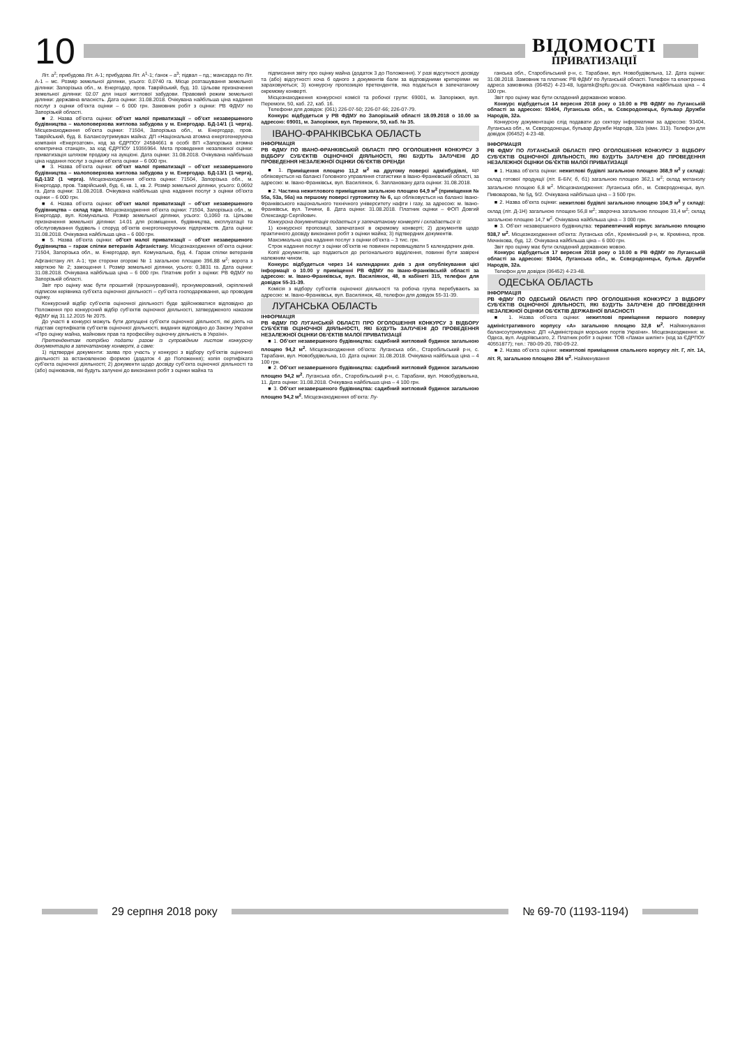10
ВІДОМОСТІ
ПРИВАТИЗАЦІЇ
Літ. а<sup>2</sup>; прибудова Літ. А-1; прибудова Літ. А<sup>1</sup>-1; ґанок – а<sup>3</sup>; підвал – пд.; мансарда по Літ. А-1 – мс. Розмір земельної ділянки, усього: 0,0740 га. Місце розташування земельної ділянки: Запорізька обл., м. Енергодар, пров. Таврійський, буд. 10. Цільове призначення земельної ділянки: 02.07 для іншої житлової забудови. Правовий режим земельної ділянки: державна власність. Дата оцінки: 31.08.2018. Очікувана найбільша ціна надання послуг з оцінки об’єкта оцінки – 6 000 грн. Замовник робіт з оцінки: РВ ФДМУ по Запорізькій області.
■ 2. Назва об’єкта оцінки: об’єкт малої приватизації – об’єкт незавершеного будівництва – малоповерхова житлова забудова у м. Енергодар. БД-14/1 (1 черга). Місцезнаходження об’єкта оцінки: 71504, Запорізька обл., м. Енергодар, пров. Таврійський, буд. 8. Балансоутримувач майна: ДП «Національна атомна енергогенеруюча компанія «Енергоатом», код за ЄДРПОУ 24584661 в особі ВП «Запорізька атомна електрична станція», за код ЄДРПОУ 19355964. Мета проведення незалежної оцінки: приватизація шляхом продажу на аукціоні. Дата оцінки: 31.08.2018. Очікувана найбільша ціна надання послуг з оцінки об’єкта оцінки – 6 000 грн.
■ 3. Назва об’єкта оцінки: об’єкт малої приватизації – об’єкт незавершеного будівництва – малоповерхова житлова забудова у м. Енергодар. БД-13/1 (1 черга), БД-13/2 (1 черга). Місцезнаходження об’єкта оцінки: 71504, Запорізька обл., м. Енергодар, пров. Таврійський, буд. 6, кв. 1, кв. 2. Розмір земельної ділянки, усього: 0,0692 га. Дата оцінки: 31.08.2018. Очікувана найбільша ціна надання послуг з оцінки об’єкта оцінки – 6 000 грн.
■ 4. Назва об’єкта оцінки: об’єкт малої приватизації – об’єкт незавершеного будівництва – склад тари. Місцезнаходження об’єкта оцінки: 71504, Запорізька обл., м. Енергодар, вул. Комунальна. Розмір земельної ділянки, усього: 0,1060 га. Цільове призначення земельної ділянки: 14.01 для розміщення, будівництва, експлуатації та обслуговування будівель і споруд об’єктів енергогенеруючих підприємств. Дата оцінки: 31.08.2018. Очікувана найбільша ціна – 6 000 грн.
■ 5. Назва об’єкта оцінки: об’єкт малої приватизації – об’єкт незавершеного будівництва – гараж спілки ветеранів Афганістану. Місцезнаходження об’єкта оцінки: 71504, Запорізька обл., м. Енергодар, вул. Комунальна, буд. 4. Гараж спілки ветеранів Афганістану літ. А-1; три сторони огорожі № 1 загальною площею 396,88 м<sup>2</sup>; ворота з хвірткою № 2; замощення І. Розмір земельної ділянки, усього: 0,3831 га. Дата оцінки: 31.08.2018. Очікувана найбільша ціна – 6 000 грн. Платник робіт з оцінки: РВ ФДМУ по Запорізькій області.
Звіт про оцінку має бути прошитий (прошнурований), пронумерований, скріплений підписом керівника суб’єкта оціночної діяльності – суб’єкта господарювання, що проводив оцінку.
Конкурсний відбір суб’єктів оціночної діяльності буде здійснюватися відповідно до Положення про конкурсний відбір суб’єктів оціночної діяльності, затвердженого наказом ФДМУ від 31.12.2015 № 2075.
До участі в конкурсі можуть бути допущені суб’єкти оціночної діяльності, які діють на підставі сертифікатів суб’єктів оціночної діяльності, виданих відповідно до Закону України «Про оцінку майна, майнових прав та професійну оціночну діяльність в Україні».
Претендентам потрібно подати разом із супровідним листом конкурсну документацію в запечатаному конверті, а саме:
1) підтвердні документи: заява про участь у конкурсі з відбору суб’єктів оціночної діяльності за встановленою формою (додаток 4 до Положення); копія сертифіката суб’єкта оціночної діяльності; 2) документи щодо досвіду суб’єкта оціночної діяльності та (або) оцінювачів, які будуть залучені до виконання робіт з оцінки майна та
підписання звіту про оцінку майна (додаток 3 до Положення). У разі відсутності досвіду та (або) відсутності хоча б одного з документів бали за відповідними критеріями не зараховуються; 3) конкурсну пропозицію претендентів, яка подається в запечатаному окремому конверті.
Місцезнаходження конкурсної комісії та робочої групи: 69001, м. Запоріжжя, вул. Перемоги, 50, каб. 22, каб. 16.
Телефони для довідок: (061) 226-07-50; 226-07-66; 226-07-79.
Конкурс відбудеться у РВ ФДМУ по Запорізькій області 18.09.2018 о 10.00 за адресою: 69001, м. Запоріжжя, вул. Перемоги, 50, каб. № 35.
ІВАНО-ФРАНКІВСЬКА ОБЛАСТЬ
ІНФОРМАЦІЯ
РВ ФДМУ ПО ІВАНО-ФРАНКІВСЬКІЙ ОБЛАСТІ ПРО ОГОЛОШЕННЯ КОНКУРСУ З ВІДБОРУ СУБ’ЄКТІВ ОЦІНОЧНОЇ ДІЯЛЬНОСТІ, ЯКІ БУДУТЬ ЗАЛУЧЕНІ ДО ПРОВЕДЕННЯ НЕЗАЛЕЖНОЇ ОЦІНКИ ОБ’ЄКТІВ ОРЕНДИ
■ 1. Приміщення площею 11,2 м<sup>2</sup> на другому поверсі адмінбудівлі, що обліковується на балансі Головного управління статистики в Івано-Франківській області, за адресою: м. Івано-Франківськ, вул. Василіянок, 6. Заплановану дата оцінки: 31.08.2018.
■ 2. Частина нежитлового приміщення загальною площею 64,9 м<sup>2</sup> (приміщення № 55а, 53а, 56а) на першому поверсі гуртожитку № 6, що обліковується на балансі Івано-Франківського національного технічного університету нафти і газу, за адресою: м. Івано-Франківськ, вул. Тичини, 8. Дата оцінки: 31.08.2018. Платник оцінки – ФОП Довгий Олександр Сергійович.
Конкурсна документація подається у запечатаному конверті і складається із:
1) конкурсної пропозиції, запечатаної в окремому конверті; 2) документів щодо практичного досвіду виконання робіт з оцінки майна; 3) підтвердних документів.
Максимальна ціна надання послуг з оцінки об’єкта – 3 тис. грн.
Строк надання послуг з оцінки об’єктів не повинен перевищувати 5 календарних днів.
Копії документів, що подаються до регіонального відділення, повинні бути завірені належним чином.
Конкурс відбудеться через 14 календарних днів з дня опублікування цієї інформації о 10.00 у приміщенні РВ ФДМУ по Івано-Франківській області за адресою: м. Івано-Франківськ, вул. Василіянок, 48, в кабінеті 315, телефон для довідок 55-31-39.
Комісія з відбору суб’єктів оціночної діяльності та робоча група перебувають за адресою: м. Івано-Франківськ, вул. Василіянок, 48, телефон для довідок 55-31-39.
ЛУГАНСЬКА ОБЛАСТЬ
ІНФОРМАЦІЯ
РВ ФДМУ ПО ЛУГАНСЬКІЙ ОБЛАСТІ ПРО ОГОЛОШЕННЯ КОНКУРСУ З ВІДБОРУ СУБ’ЄКТІВ ОЦІНОЧНОЇ ДІЯЛЬНОСТІ, ЯКІ БУДУТЬ ЗАЛУЧЕНІ ДО ПРОВЕДЕННЯ НЕЗАЛЕЖНОЇ ОЦІНКИ ОБ’ЄКТІВ МАЛОЇ ПРИВАТИЗАЦІЇ
■ 1. Об’єкт незавершеного будівництва: садибний житловий будинок загальною площею 94,2 м<sup>2</sup>. Місцезнаходження об’єкта: Луганська обл., Старобільський р-н, с. Тарабани, вул. Новобудівельна, 10. Дата оцінки: 31.08.2018. Очікувана найбільша ціна – 4 100 грн.
■ 2. Об’єкт незавершеного будівництва: садибний житловий будинок загальною площею 94,2 м<sup>2</sup>. Луганська обл., Старобільський р-н, с. Тарабани, вул. Новобудівельна, 11. Дата оцінки: 31.08.2018. Очікувана найбільша ціна – 4 100 грн.
■ 3. Об’єкт незавершеного будівництва: садибний житловий будинок загальною площею 94,2 м<sup>2</sup>. Місцезнаходження об’єкта: Лу-
ганська обл., Старобільський р-н, с. Тарабани, вул. Новобудівельна, 12. Дата оцінки: 31.08.2018. Замовник та платник: РВ ФДМУ по Луганській області. Телефон та електронна адреса замовника (06452) 4-23-48, lugansk@spfu.gov.ua. Очікувана найбільша ціна – 4 100 грн.
Звіт про оцінку має бути складений державною мовою.
Конкурс відбудеться 14 вересня 2018 року о 10.00 в РВ ФДМУ по Луганській області за адресою: 93404, Луганська обл., м. Сєвєродонецьк, бульвар Дружби Народів, 32а.
Конкурсну документацію слід подавати до сектору інформатики за адресою: 93404, Луганська обл., м. Сєвєродонецьк, бульвар Дружби Народів, 32а (кімн. 313). Телефон для довідок (06452) 4-23-48.
ІНФОРМАЦІЯ
РВ ФДМУ ПО ЛУГАНСЬКІЙ ОБЛАСТІ ПРО ОГОЛОШЕННЯ КОНКУРСУ З ВІДБОРУ СУБ’ЄКТІВ ОЦІНОЧНОЇ ДІЯЛЬНОСТІ, ЯКІ БУДУТЬ ЗАЛУЧЕНІ ДО ПРОВЕДЕННЯ НЕЗАЛЕЖНОЇ ОЦІНКИ ОБ’ЄКТІВ МАЛОЇ ПРИВАТИЗАЦІЇ
■ 1. Назва об’єкта оцінки: нежитлові будівлі загальною площею 368,9 м<sup>2</sup> у складі: склад готової продукції (літ. Б-БІV, б, б1) загальною площею 362,1 м<sup>2</sup>; склад метанолу загальною площею 6,8 м<sup>2</sup>. Місцезнаходження: Луганська обл., м. Сєвєродонецьк, вул. Пивоварова, № 5д, 9/2. Очікувана найбільша ціна – 3 500 грн.
■ 2. Назва об’єкта оцінки: нежитлові будівлі загальною площею 104,9 м<sup>2</sup> у складі: склад (літ. Д-1Н) загальною площею 56,8 м<sup>2</sup>; зварочна загальною площею 33,4 м<sup>2</sup>; склад загальною площею 14,7 м<sup>2</sup>. Очікувана найбільша ціна – 3 000 грн.
■ 3. Об’єкт незавершеного будівництва: терапевтичний корпус загальною площею 938,7 м<sup>2</sup>. Місцезнаходження об’єкта: Луганська обл., Кремінський р-н, м. Кремінна, пров. Мечнікова, буд. 12. Очікувана найбільша ціна – 6 000 грн.
Звіт про оцінку має бути складений державною мовою.
Конкурс відбудеться 17 вересня 2018 року о 10.00 в РВ ФДМУ по Луганській області за адресою: 93404, Луганська обл., м. Сєвєродонецьк, бульв. Дружби Народів, 32а.
Телефон для довідок (06452) 4-23-48.
ОДЕСЬКА ОБЛАСТЬ
ІНФОРМАЦІЯ
РВ ФДМУ ПО ОДЕСЬКІЙ ОБЛАСТІ ПРО ОГОЛОШЕННЯ КОНКУРСУ З ВІДБОРУ СУБ’ЄКТІВ ОЦІНОЧНОЇ ДІЯЛЬНОСТІ, ЯКІ БУДУТЬ ЗАЛУЧЕНІ ДО ПРОВЕДЕННЯ НЕЗАЛЕЖНОЇ ОЦІНКИ ОБ’ЄКТІВ ДЕРЖАВНОЇ ВЛАСНОСТІ
■ 1. Назва об’єкта оцінки: нежитлові приміщення першого поверху адміністративного корпусу «А» загальною площею 32,8 м<sup>2</sup>. Найменування балансоутримувача: ДП «Адміністрація морських портів України». Місцезнаходження: м. Одеса, вул. Андріївського, 2. Платник робіт з оцінки: ТОВ «Ламан шилінг» (код за ЄДРПОУ 40551877); тел.: 780-09-20, 780-09-22.
■ 2. Назва об’єкта оцінки: нежитлові приміщення спального корпусу літ. Г, літ. 1А, літ. Я, загальною площею 284 м<sup>2</sup>. Найменування
29 серпня 2018 року № 69-70 (1193-1194)